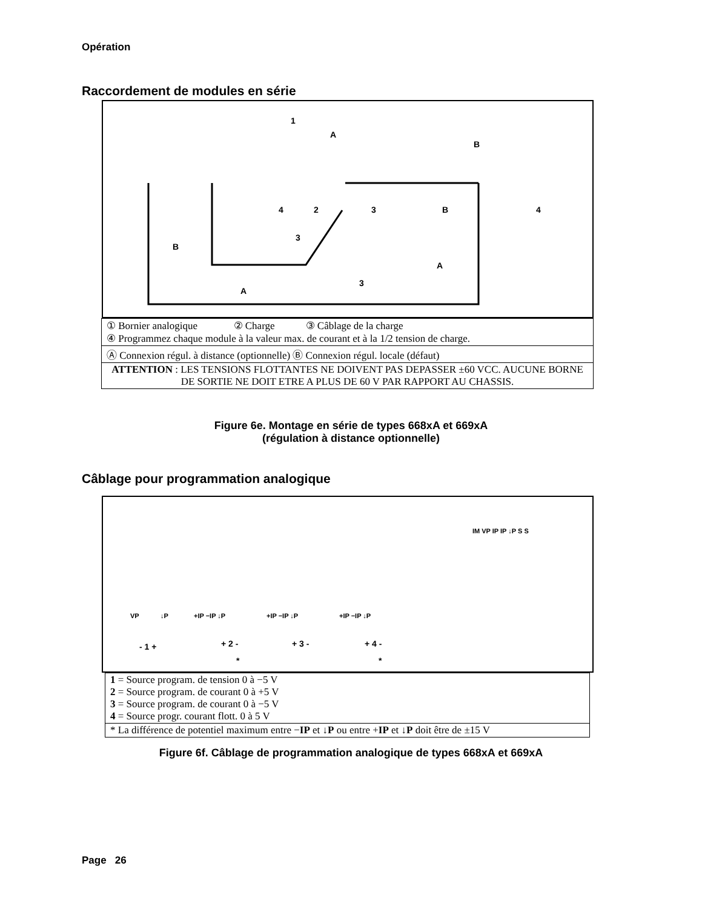Opération
Raccordement de modules en série
1
A
B
4
2
3
4
B
B
3
A
3
A
| ① Bornier analogique ② Charge ③ Câblage de la charge ④ Programmez chaque module à la valeur max. de courant et à la 1/2 tension de charge. |
| Ⓐ Connexion régul. à distance (optionnelle) Ⓑ Connexion régul. locale (défaut) |
| ATTENTION : LES TENSIONS FLOTTANTES NE DOIVENT PAS DEPASSER ±60 VCC. AUCUNE BORNE DE SORTIE NE DOIT ETRE A PLUS DE 60 V PAR RAPPORT AU CHASSIS. |
Figure 6e. Montage en série de types 668xA et 669xA
(régulation à distance optionnelle)
Câblage pour programmation analogique
IM VP IP IP ↓P S S
VP
↓P
+IP −IP ↓P
+IP −IP ↓P
+IP −IP ↓P
- 1 +
+ 2 -
+ 3 -
+ 4 -
*
*
| 1 = Source program. de tension 0 à −5 V 2 = Source program. de courant 0 à +5 V 3 = Source program. de courant 0 à −5 V 4 = Source progr. courant flott. 0 à 5 V |
| * La différence de potentiel maximum entre − IP et ↓ P ou entre + IP et ↓ P doit être de ±15 V |
Figure 6f. Câblage de programmation analogique de types 668xA et 669xA
Page 26